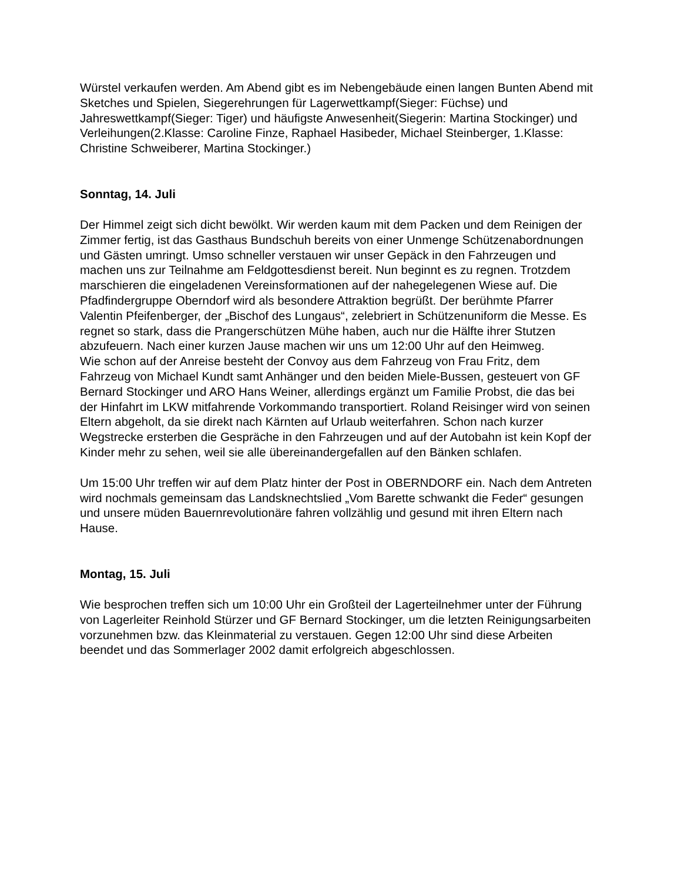Würstel verkaufen werden. Am Abend gibt es im Nebengebäude einen langen Bunten Abend mit Sketches und Spielen, Siegerehrungen für Lagerwettkampf(Sieger: Füchse) und Jahreswettkampf(Sieger: Tiger) und häufigste Anwesenheit(Siegerin: Martina Stockinger) und Verleihungen(2.Klasse: Caroline Finze, Raphael Hasibeder, Michael Steinberger, 1.Klasse: Christine Schweiberer, Martina Stockinger.)
Sonntag, 14. Juli
Der Himmel zeigt sich dicht bewölkt. Wir werden kaum mit dem Packen und dem Reinigen der Zimmer fertig, ist das Gasthaus Bundschuh bereits von einer Unmenge Schützenabordnungen und Gästen umringt. Umso schneller verstauen wir unser Gepäck in den Fahrzeugen und machen uns zur Teilnahme am Feldgottesdienst bereit. Nun beginnt es zu regnen. Trotzdem marschieren die eingeladenen Vereinsformationen auf der nahegelegenen Wiese auf. Die Pfadfindergruppe Oberndorf wird als besondere Attraktion begrüßt. Der berühmte Pfarrer Valentin Pfeifenberger, der „Bischof des Lungaus“, zelebriert in Schützenuniform die Messe. Es regnet so stark, dass die Prangerschützen Mühe haben, auch nur die Hälfte ihrer Stutzen abzufeuern. Nach einer kurzen Jause machen wir uns um 12:00 Uhr auf den Heimweg.
Wie schon auf der Anreise besteht der Convoy aus dem Fahrzeug von Frau Fritz, dem Fahrzeug von Michael Kundt samt Anhänger und den beiden Miele-Bussen, gesteuert von GF Bernard Stockinger und ARO Hans Weiner, allerdings ergänzt um Familie Probst, die das bei der Hinfahrt im LKW mitfahrende Vorkommando transportiert. Roland Reisinger wird von seinen Eltern abgeholt, da sie direkt nach Kärnten auf Urlaub weiterfahren. Schon nach kurzer Wegstrecke ersterben die Gespräche in den Fahrzeugen und auf der Autobahn ist kein Kopf der Kinder mehr zu sehen, weil sie alle übereinandergefallen auf den Bänken schlafen.
Um 15:00 Uhr treffen wir auf dem Platz hinter der Post in OBERNDORF ein. Nach dem Antreten wird nochmals gemeinsam das Landsknechtslied „Vom Barette schwankt die Feder“ gesungen und unsere müden Bauernrevolutionäre fahren vollzählig und gesund mit ihren Eltern nach Hause.
Montag, 15. Juli
Wie besprochen treffen sich um 10:00 Uhr ein Großteil der Lagerteilnehmer unter der Führung von Lagerleiter Reinhold Stürzer und GF Bernard Stockinger, um die letzten Reinigungsarbeiten vorzunehmen bzw. das Kleinmaterial zu verstauen. Gegen 12:00 Uhr sind diese Arbeiten beendet und das Sommerlager 2002 damit erfolgreich abgeschlossen.